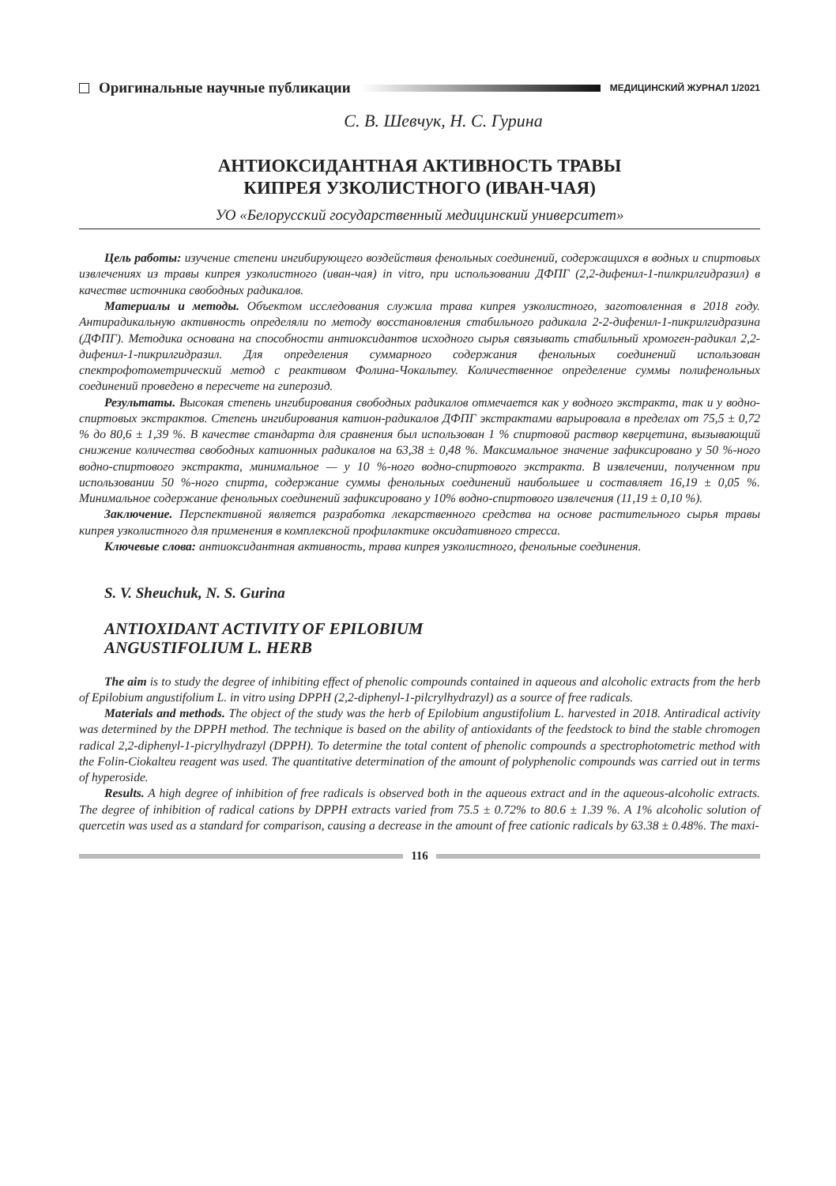Оригинальные научные публикации
МЕДИЦИНСКИЙ ЖУРНАЛ 1/2021
С. В. Шевчук, Н. С. Гурина
АНТИОКСИДАНТНАЯ АКТИВНОСТЬ ТРАВЫ
КИПРЕЯ УЗКОЛИСТНОГО (ИВАН-ЧАЯ)
УО «Белорусский государственный медицинский университет»
Цель работы: изучение степени ингибирующего воздействия фенольных соединений, содержащихся в водных и спиртовых извлечениях из травы кипрея узколистного (иван-чая) in vitro, при использовании ДФПГ (2,2-дифенил-1-пилкрилгидразил) в качестве источника свободных радикалов.
Материалы и методы. Объектом исследования служила трава кипрея узколистного, заготовленная в 2018 году. Антирадикальную активность определяли по методу восстановления стабильного радикала 2-2-дифенил-1-пикрилгидразина (ДФПГ). Методика основана на способности антиоксидантов исходного сырья связывать стабильный хромоген-радикал 2,2-дифенил-1-пикрилгидразил. Для определения суммарного содержания фенольных соединений использован спектрофотометрический метод с реактивом Фолина-Чокальтеу. Количественное определение суммы полифенольных соединений проведено в пересчете на гиперозид.
Результаты. Высокая степень ингибирования свободных радикалов отмечается как у водного экстракта, так и у водно-спиртовых экстрактов. Степень ингибирования катион-радикалов ДФПГ экстрактами варьировала в пределах от 75,5 ± 0,72 % до 80,6 ± 1,39 %. В качестве стандарта для сравнения был использован 1 % спиртовой раствор кверцетина, вызывающий снижение количества свободных катионных радикалов на 63,38 ± 0,48 %. Максимальное значение зафиксировано у 50 %-ного водно-спиртового экстракта, минимальное — у 10 %-ного водно-спиртового экстракта. В извлечении, полученном при использовании 50 %-ного спирта, содержание суммы фенольных соединений наибольшее и составляет 16,19 ± 0,05 %. Минимальное содержание фенольных соединений зафиксировано у 10% водно-спиртового извлечения (11,19 ± 0,10 %).
Заключение. Перспективной является разработка лекарственного средства на основе растительного сырья травы кипрея узколистного для применения в комплексной профилактике оксидативного стресса.
Ключевые слова: антиоксидантная активность, трава кипрея узколистного, фенольные соединения.
S. V. Sheuchuk, N. S. Gurina
ANTIOXIDANT ACTIVITY OF EPILOBIUM
ANGUSTIFOLIUM L. HERB
The aim is to study the degree of inhibiting effect of phenolic compounds contained in aqueous and alcoholic extracts from the herb of Epilobium angustifolium L. in vitro using DPPH (2,2-diphenyl-1-pilcrylhydrazyl) as a source of free radicals.
Materials and methods. The object of the study was the herb of Epilobium angustifolium L. harvested in 2018. Antiradical activity was determined by the DPPH method. The technique is based on the ability of antioxidants of the feedstock to bind the stable chromogen radical 2,2-diphenyl-1-picrylhydrazyl (DPPH). To determine the total content of phenolic compounds a spectrophotometric method with the Folin-Ciokalteu reagent was used. The quantitative determination of the amount of polyphenolic compounds was carried out in terms of hyperoside.
Results. A high degree of inhibition of free radicals is observed both in the aqueous extract and in the aqueous-alcoholic extracts. The degree of inhibition of radical cations by DPPH extracts varied from 75.5 ± 0.72% to 80.6 ± 1.39 %. A 1% alcoholic solution of quercetin was used as a standard for comparison, causing a decrease in the amount of free cationic radicals by 63.38 ± 0.48%. The maxi-
116